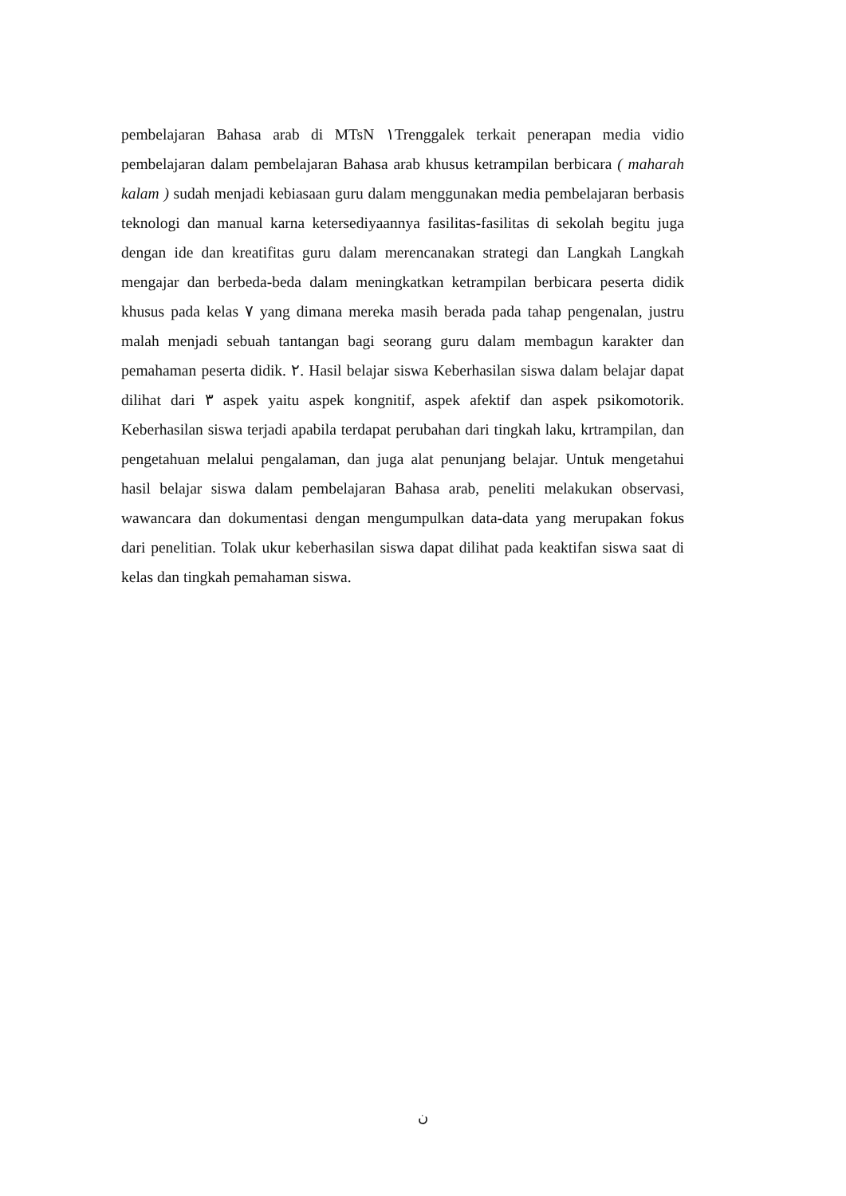pembelajaran Bahasa arab di MTsN ١Trenggalek terkait penerapan media vidio pembelajaran dalam pembelajaran Bahasa arab khusus ketrampilan berbicara ( maharah kalam ) sudah menjadi kebiasaan guru dalam menggunakan media pembelajaran berbasis teknologi dan manual karna ketersediyaannya fasilitas-fasilitas di sekolah begitu juga dengan ide dan kreatifitas guru dalam merencanakan strategi dan Langkah Langkah mengajar dan berbeda-beda dalam meningkatkan ketrampilan berbicara peserta didik khusus pada kelas ٧ yang dimana mereka masih berada pada tahap pengenalan, justru malah menjadi sebuah tantangan bagi seorang guru dalam membagun karakter dan pemahaman peserta didik. ٢. Hasil belajar siswa Keberhasilan siswa dalam belajar dapat dilihat dari ٣ aspek yaitu aspek kongnitif, aspek afektif dan aspek psikomotorik. Keberhasilan siswa terjadi apabila terdapat perubahan dari tingkah laku, krtrampilan, dan pengetahuan melalui pengalaman, dan juga alat penunjang belajar. Untuk mengetahui hasil belajar siswa dalam pembelajaran Bahasa arab, peneliti melakukan observasi, wawancara dan dokumentasi dengan mengumpulkan data-data yang merupakan fokus dari penelitian. Tolak ukur keberhasilan siswa dapat dilihat pada keaktifan siswa saat di kelas dan tingkah pemahaman siswa.
ن